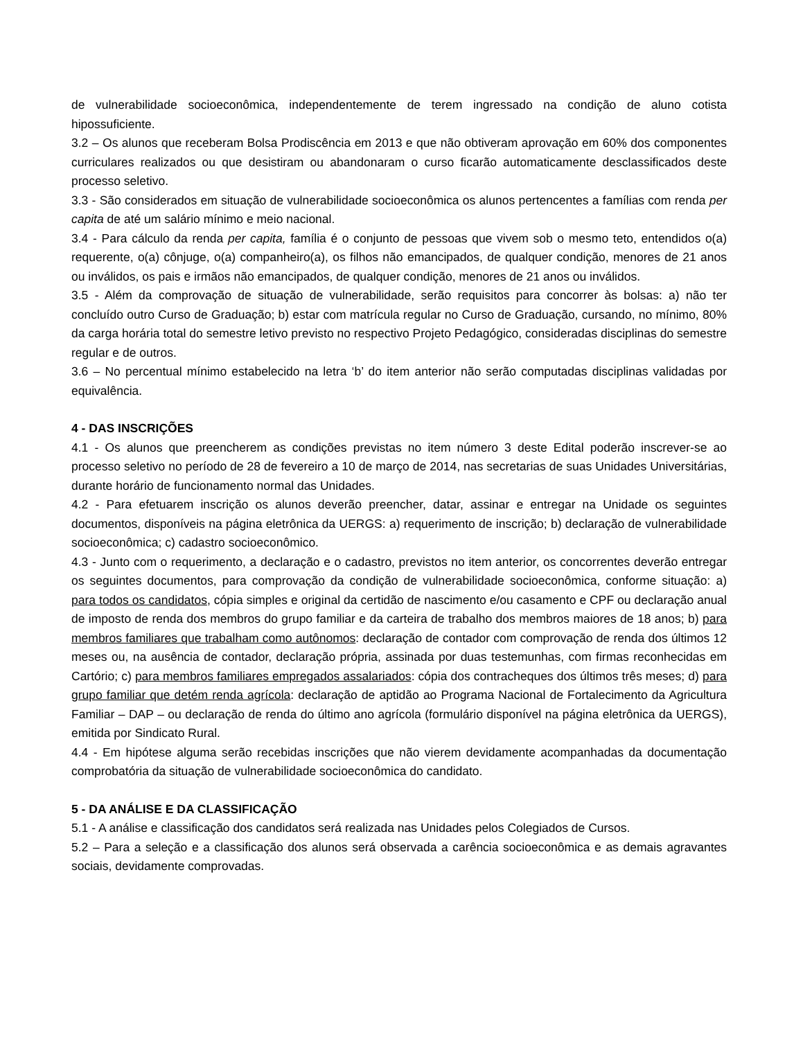de vulnerabilidade socioeconômica, independentemente de terem ingressado na condição de aluno cotista hipossuficiente.
3.2 – Os alunos que receberam Bolsa Prodiscência em 2013 e que não obtiveram aprovação em 60% dos componentes curriculares realizados ou que desistiram ou abandonaram o curso ficarão automaticamente desclassificados deste processo seletivo.
3.3 - São considerados em situação de vulnerabilidade socioeconômica os alunos pertencentes a famílias com renda per capita de até um salário mínimo e meio nacional.
3.4 - Para cálculo da renda per capita, família é o conjunto de pessoas que vivem sob o mesmo teto, entendidos o(a) requerente, o(a) cônjuge, o(a) companheiro(a), os filhos não emancipados, de qualquer condição, menores de 21 anos ou inválidos, os pais e irmãos não emancipados, de qualquer condição, menores de 21 anos ou inválidos.
3.5 - Além da comprovação de situação de vulnerabilidade, serão requisitos para concorrer às bolsas: a) não ter concluído outro Curso de Graduação; b) estar com matrícula regular no Curso de Graduação, cursando, no mínimo, 80% da carga horária total do semestre letivo previsto no respectivo Projeto Pedagógico, consideradas disciplinas do semestre regular e de outros.
3.6 – No percentual mínimo estabelecido na letra ‘b’ do item anterior não serão computadas disciplinas validadas por equivalência.
4 - DAS INSCRIÇÕES
4.1 - Os alunos que preencherem as condições previstas no item número 3 deste Edital poderão inscrever-se ao processo seletivo no período de 28 de fevereiro a 10 de março de 2014, nas secretarias de suas Unidades Universitárias, durante horário de funcionamento normal das Unidades.
4.2 - Para efetuarem inscrição os alunos deverão preencher, datar, assinar e entregar na Unidade os seguintes documentos, disponíveis na página eletrônica da UERGS: a) requerimento de inscrição; b) declaração de vulnerabilidade socioeconômica; c) cadastro socioeconômico.
4.3 - Junto com o requerimento, a declaração e o cadastro, previstos no item anterior, os concorrentes deverão entregar os seguintes documentos, para comprovação da condição de vulnerabilidade socioeconômica, conforme situação: a) para todos os candidatos, cópia simples e original da certidão de nascimento e/ou casamento e CPF ou declaração anual de imposto de renda dos membros do grupo familiar e da carteira de trabalho dos membros maiores de 18 anos; b) para membros familiares que trabalham como autônomos: declaração de contador com comprovação de renda dos últimos 12 meses ou, na ausência de contador, declaração própria, assinada por duas testemunhas, com firmas reconhecidas em Cartório; c) para membros familiares empregados assalariados: cópia dos contracheques dos últimos três meses; d) para grupo familiar que detém renda agrícola: declaração de aptidão ao Programa Nacional de Fortalecimento da Agricultura Familiar – DAP – ou declaração de renda do último ano agrícola (formulário disponível na página eletrônica da UERGS), emitida por Sindicato Rural.
4.4 - Em hipótese alguma serão recebidas inscrições que não vierem devidamente acompanhadas da documentação comprobatória da situação de vulnerabilidade socioeconômica do candidato.
5 - DA ANÁLISE E DA CLASSIFICAÇÃO
5.1 - A análise e classificação dos candidatos será realizada nas Unidades pelos Colegiados de Cursos.
5.2 – Para a seleção e a classificação dos alunos será observada a carência socioeconômica e as demais agravantes sociais, devidamente comprovadas.